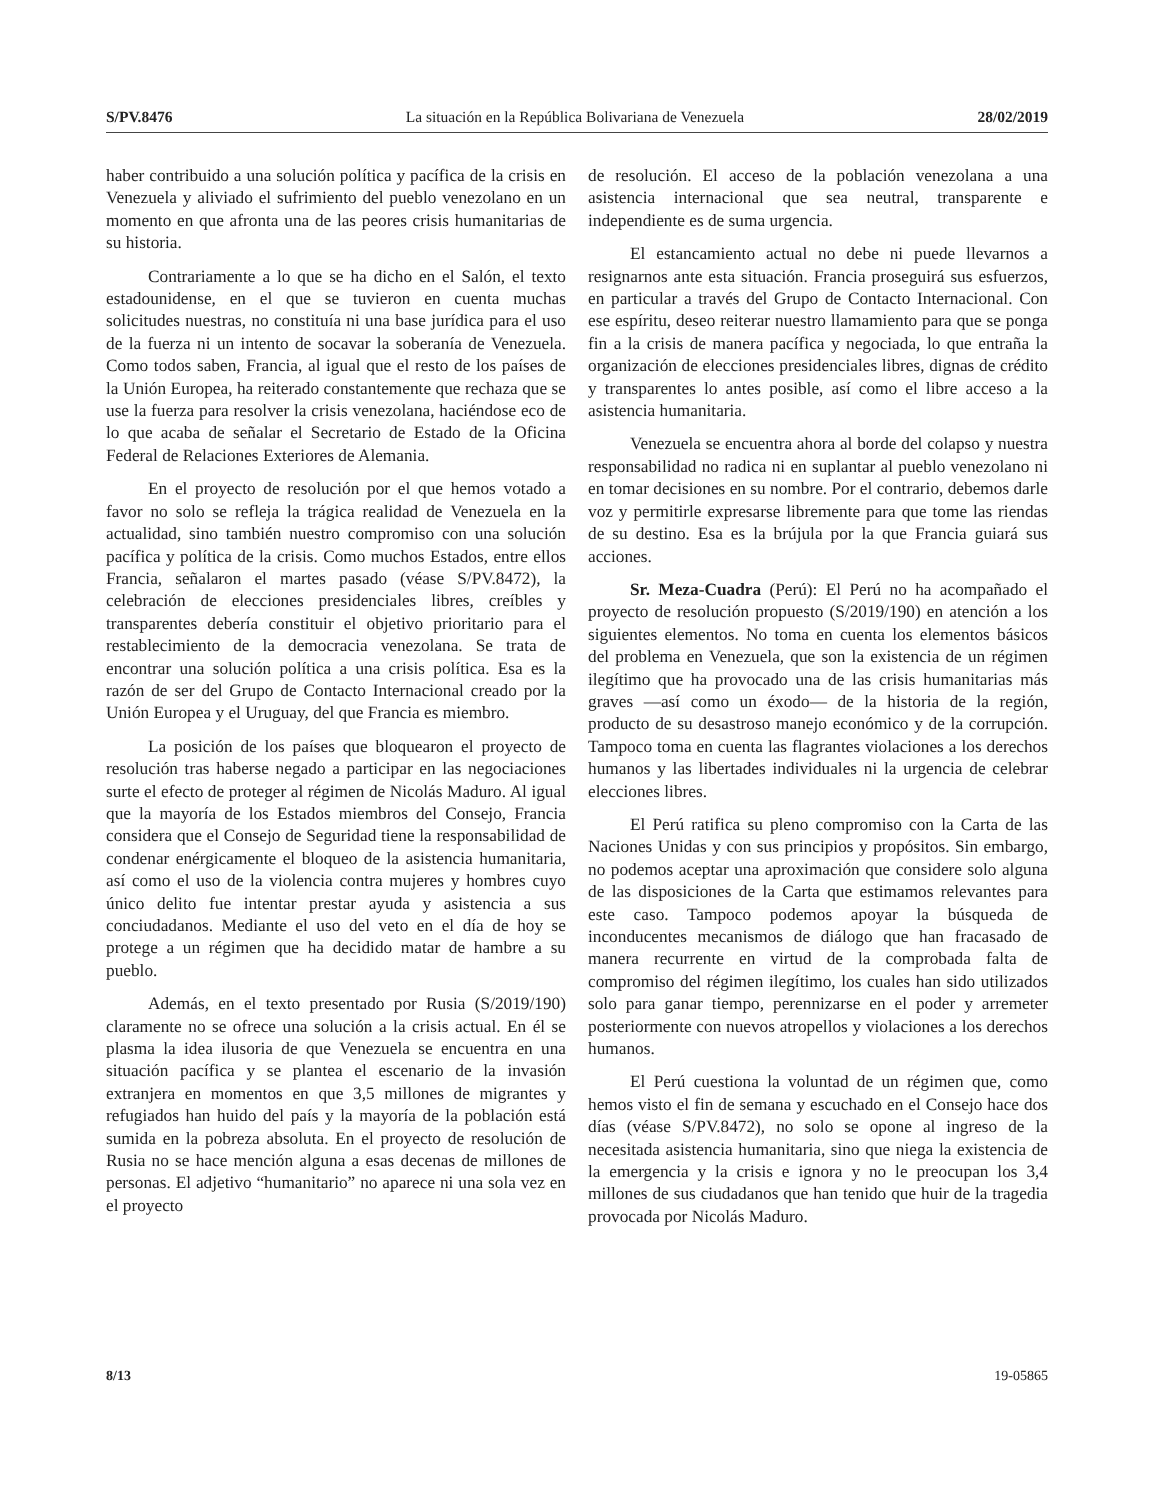S/PV.8476 La situación en la República Bolivariana de Venezuela 28/02/2019
haber contribuido a una solución política y pacífica de la crisis en Venezuela y aliviado el sufrimiento del pueblo venezolano en un momento en que afronta una de las peores crisis humanitarias de su historia.
Contrariamente a lo que se ha dicho en el Salón, el texto estadounidense, en el que se tuvieron en cuenta muchas solicitudes nuestras, no constituía ni una base jurídica para el uso de la fuerza ni un intento de socavar la soberanía de Venezuela. Como todos saben, Francia, al igual que el resto de los países de la Unión Europea, ha reiterado constantemente que rechaza que se use la fuerza para resolver la crisis venezolana, haciéndose eco de lo que acaba de señalar el Secretario de Estado de la Oficina Federal de Relaciones Exteriores de Alemania.
En el proyecto de resolución por el que hemos votado a favor no solo se refleja la trágica realidad de Venezuela en la actualidad, sino también nuestro compromiso con una solución pacífica y política de la crisis. Como muchos Estados, entre ellos Francia, señalaron el martes pasado (véase S/PV.8472), la celebración de elecciones presidenciales libres, creíbles y transparentes debería constituir el objetivo prioritario para el restablecimiento de la democracia venezolana. Se trata de encontrar una solución política a una crisis política. Esa es la razón de ser del Grupo de Contacto Internacional creado por la Unión Europea y el Uruguay, del que Francia es miembro.
La posición de los países que bloquearon el proyecto de resolución tras haberse negado a participar en las negociaciones surte el efecto de proteger al régimen de Nicolás Maduro. Al igual que la mayoría de los Estados miembros del Consejo, Francia considera que el Consejo de Seguridad tiene la responsabilidad de condenar enérgicamente el bloqueo de la asistencia humanitaria, así como el uso de la violencia contra mujeres y hombres cuyo único delito fue intentar prestar ayuda y asistencia a sus conciudadanos. Mediante el uso del veto en el día de hoy se protege a un régimen que ha decidido matar de hambre a su pueblo.
Además, en el texto presentado por Rusia (S/2019/190) claramente no se ofrece una solución a la crisis actual. En él se plasma la idea ilusoria de que Venezuela se encuentra en una situación pacífica y se plantea el escenario de la invasión extranjera en momentos en que 3,5 millones de migrantes y refugiados han huido del país y la mayoría de la población está sumida en la pobreza absoluta. En el proyecto de resolución de Rusia no se hace mención alguna a esas decenas de millones de personas. El adjetivo “humanitario” no aparece ni una sola vez en el proyecto
de resolución. El acceso de la población venezolana a una asistencia internacional que sea neutral, transparente e independiente es de suma urgencia.
El estancamiento actual no debe ni puede llevarnos a resignarnos ante esta situación. Francia proseguirá sus esfuerzos, en particular a través del Grupo de Contacto Internacional. Con ese espíritu, deseo reiterar nuestro llamamiento para que se ponga fin a la crisis de manera pacífica y negociada, lo que entraña la organización de elecciones presidenciales libres, dignas de crédito y transparentes lo antes posible, así como el libre acceso a la asistencia humanitaria.
Venezuela se encuentra ahora al borde del colapso y nuestra responsabilidad no radica ni en suplantar al pueblo venezolano ni en tomar decisiones en su nombre. Por el contrario, debemos darle voz y permitirle expresarse libremente para que tome las riendas de su destino. Esa es la brújula por la que Francia guiará sus acciones.
Sr. Meza-Cuadra (Perú): El Perú no ha acompañado el proyecto de resolución propuesto (S/2019/190) en atención a los siguientes elementos. No toma en cuenta los elementos básicos del problema en Venezuela, que son la existencia de un régimen ilegítimo que ha provocado una de las crisis humanitarias más graves —así como un éxodo— de la historia de la región, producto de su desastroso manejo económico y de la corrupción. Tampoco toma en cuenta las flagrantes violaciones a los derechos humanos y las libertades individuales ni la urgencia de celebrar elecciones libres.
El Perú ratifica su pleno compromiso con la Carta de las Naciones Unidas y con sus principios y propósitos. Sin embargo, no podemos aceptar una aproximación que considere solo alguna de las disposiciones de la Carta que estimamos relevantes para este caso. Tampoco podemos apoyar la búsqueda de inconducentes mecanismos de diálogo que han fracasado de manera recurrente en virtud de la comprobada falta de compromiso del régimen ilegítimo, los cuales han sido utilizados solo para ganar tiempo, perennizarse en el poder y arremeter posteriormente con nuevos atropellos y violaciones a los derechos humanos.
El Perú cuestiona la voluntad de un régimen que, como hemos visto el fin de semana y escuchado en el Consejo hace dos días (véase S/PV.8472), no solo se opone al ingreso de la necesitada asistencia humanitaria, sino que niega la existencia de la emergencia y la crisis e ignora y no le preocupan los 3,4 millones de sus ciudadanos que han tenido que huir de la tragedia provocada por Nicolás Maduro.
8/13 19-05865